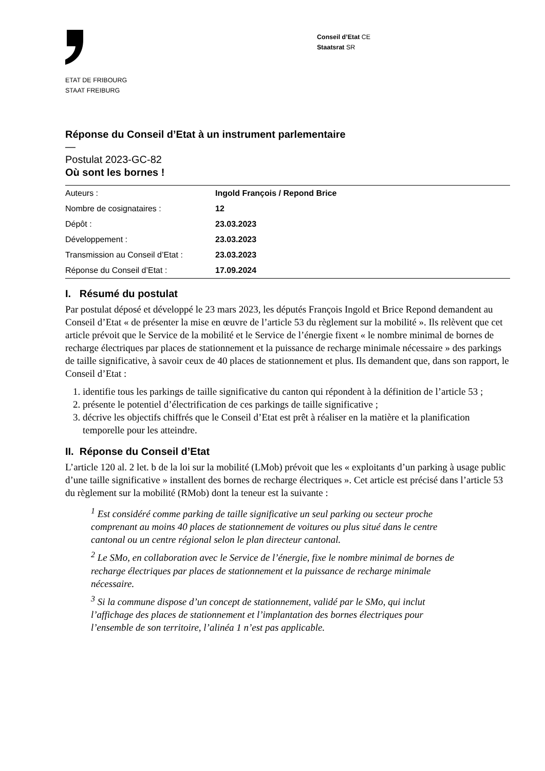ETAT DE FRIBOURG
STAAT FREIBURG
Conseil d’Etat CE
Staatsrat SR
Réponse du Conseil d’Etat à un instrument parlementaire
—
Postulat 2023-GC-82
Où sont les bornes !
| Auteurs : | Ingold François / Repond Brice |
| Nombre de cosignataires : | 12 |
| Dépôt : | 23.03.2023 |
| Développement : | 23.03.2023 |
| Transmission au Conseil d’Etat : | 23.03.2023 |
| Réponse du Conseil d’Etat : | 17.09.2024 |
I. Résumé du postulat
Par postulat déposé et développé le 23 mars 2023, les députés François Ingold et Brice Repond demandent au Conseil d’Etat « de présenter la mise en œuvre de l’article 53 du règlement sur la mobilité ». Ils relèvent que cet article prévoit que le Service de la mobilité et le Service de l’énergie fixent « le nombre minimal de bornes de recharge électriques par places de stationnement et la puissance de recharge minimale nécessaire » des parkings de taille significative, à savoir ceux de 40 places de stationnement et plus. Ils demandent que, dans son rapport, le Conseil d’Etat :
1. identifie tous les parkings de taille significative du canton qui répondent à la définition de l’article 53 ;
2. présente le potentiel d’électrification de ces parkings de taille significative ;
3. décrive les objectifs chiffrés que le Conseil d’Etat est prêt à réaliser en la matière et la planification temporelle pour les atteindre.
II. Réponse du Conseil d’Etat
L’article 120 al. 2 let. b de la loi sur la mobilité (LMob) prévoit que les « exploitants d’un parking à usage public d’une taille significative » installent des bornes de recharge électriques ». Cet article est précisé dans l’article 53 du règlement sur la mobilité (RMob) dont la teneur est la suivante :
<sup>1</sup> Est considéré comme parking de taille significative un seul parking ou secteur proche comprenant au moins 40 places de stationnement de voitures ou plus situé dans le centre cantonal ou un centre régional selon le plan directeur cantonal.
<sup>2</sup> Le SMo, en collaboration avec le Service de l’énergie, fixe le nombre minimal de bornes de recharge électriques par places de stationnement et la puissance de recharge minimale nécessaire.
<sup>3</sup> Si la commune dispose d’un concept de stationnement, validé par le SMo, qui inclut l’affichage des places de stationnement et l’implantation des bornes électriques pour l’ensemble de son territoire, l’alinéa 1 n’est pas applicable.